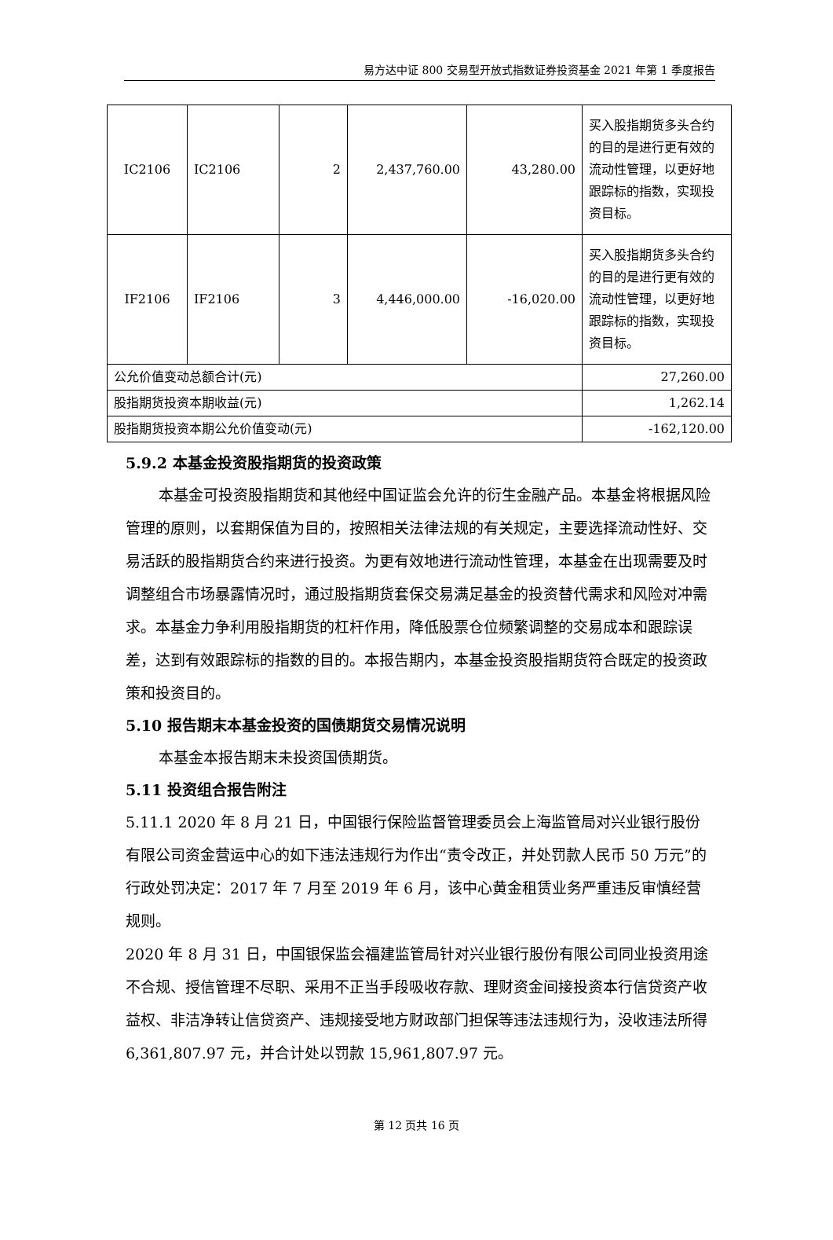易方达中证 800 交易型开放式指数证券投资基金 2021 年第 1 季度报告
| IC2106 | IC2106 | 2 | 2,437,760.00 | 43,280.00 | 买入股指期货多头合约的目的是进行更有效的流动性管理，以更好地跟踪标的指数，实现投资目标。 |
| IF2106 | IF2106 | 3 | 4,446,000.00 | -16,020.00 | 买入股指期货多头合约的目的是进行更有效的流动性管理，以更好地跟踪标的指数，实现投资目标。 |
| 公允价值变动总额合计(元) | | | | | 27,260.00 |
| 股指期货投资本期收益(元) | | | | | 1,262.14 |
| 股指期货投资本期公允价值变动(元) | | | | | -162,120.00 |
5.9.2 本基金投资股指期货的投资政策
本基金可投资股指期货和其他经中国证监会允许的衍生金融产品。本基金将根据风险管理的原则，以套期保值为目的，按照相关法律法规的有关规定，主要选择流动性好、交易活跃的股指期货合约来进行投资。为更有效地进行流动性管理，本基金在出现需要及时调整组合市场暴露情况时，通过股指期货套保交易满足基金的投资替代需求和风险对冲需求。本基金力争利用股指期货的杠杆作用，降低股票仓位频繁调整的交易成本和跟踪误差，达到有效跟踪标的指数的目的。本报告期内，本基金投资股指期货符合既定的投资政策和投资目的。
5.10 报告期末本基金投资的国债期货交易情况说明
本基金本报告期末未投资国债期货。
5.11 投资组合报告附注
5.11.1 2020 年 8 月 21 日，中国银行保险监督管理委员会上海监管局对兴业银行股份有限公司资金营运中心的如下违法违规行为作出“责令改正，并处罚款人民币 50 万元”的行政处罚决定：2017 年 7 月至 2019 年 6 月，该中心黄金租赁业务严重违反审慎经营规则。
2020 年 8 月 31 日，中国银保监会福建监管局针对兴业银行股份有限公司同业投资用途不合规、授信管理不尽职、采用不正当手段吸收存款、理财资金间接投资本行信贷资产收益权、非洁净转让信贷资产、违规接受地方财政部门担保等违法违规行为，没收违法所得 6,361,807.97 元，并合计处以罚款 15,961,807.97 元。
第 12 页共 16 页